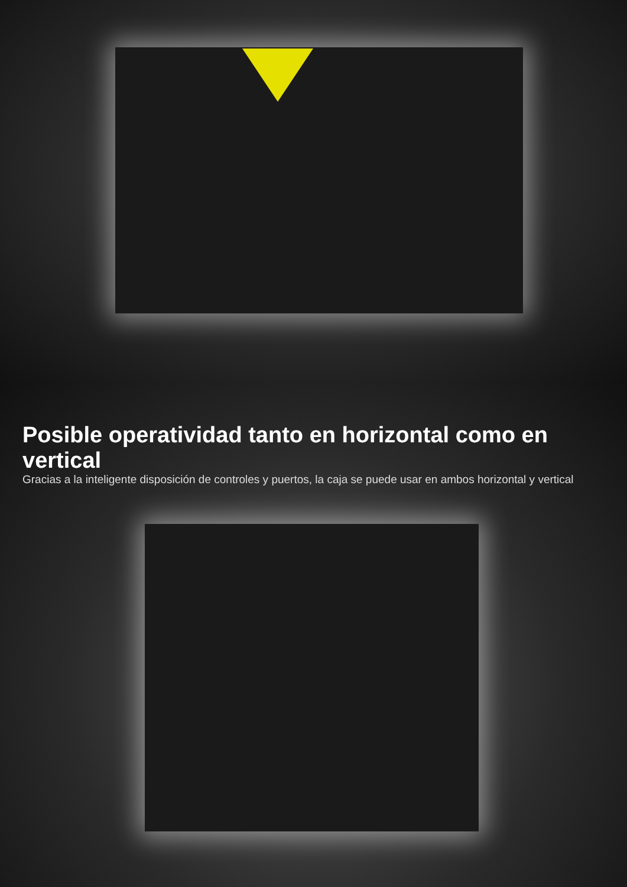Posible operatividad tanto en horizontal como en vertical
Gracias a la inteligente disposición de controles y puertos, la caja se puede usar en ambos horizontal y vertical